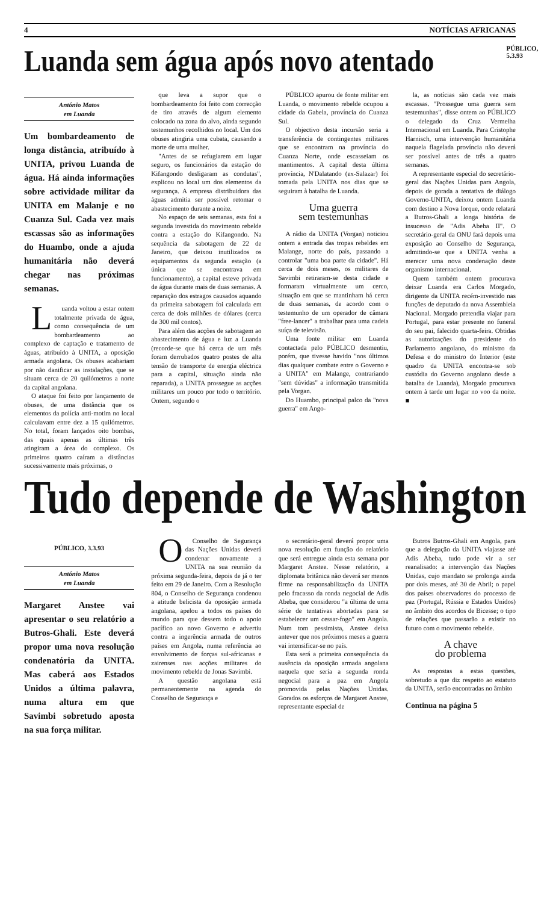4 NOTÍCIAS AFRICANAS
Luanda sem água após novo atentado
PÚBLICO, 5.3.93
António Matos
em Luanda
Um bombardeamento de longa distância, atribuído à UNITA, privou Luanda de água. Há ainda informações sobre actividade militar da UNITA em Malanje e no Cuanza Sul. Cada vez mais escassas são as informações do Huambo, onde a ajuda humanitária não deverá chegar nas próximas semanas.
Luanda voltou a estar ontem totalmente privada de água, como consequência de um bombardeamento ao complexo de captação e tratamento de águas, atribuído à UNITA, a oposição armada angolana. Os obuses acabariam por não danificar as instalações, que se situam cerca de 20 quilómetros a norte da capital angolana.
O ataque foi feito por lançamento de obuses, de uma distância que os elementos da polícia anti-motim no local calculavam entre dez a 15 quilómetros. No total, foram lançados oito bombas, das quais apenas as últimas três atingiram a área do complexo. Os primeiros quatro caíram a distâncias sucessivamente mais próximas, o
que leva a supor que o bombardeamento foi feito com correcção de tiro através de algum elemento colocado na zona do alvo, ainda segundo testemunhos recolhidos no local. Um dos obuses atingiria uma cubata, causando a morte de uma mulher.
"Antes de se refugiarem em lugar seguro, os funcionários da estação do Kifangondo desligaram as condutas", explicou no local um dos elementos da segurança. A empresa distribuidora das águas admitia ser possível retomar o abastecimento durante a noite.
No espaço de seis semanas, esta foi a segunda investida do movimento rebelde contra a estação do Kifangondo. Na sequência da sabotagem de 22 de Janeiro, que deixou inutilizados os equipamentos da segunda estação (a única que se encontrava em funcionamento), a capital esteve privada de água durante mais de duas semanas. A reparação dos estragos causados aquando da primeira sabotagem foi calculada em cerca de dois milhões de dólares (cerca de 300 mil contos).
Para além das acções de sabotagem ao abastecimento de água e luz a Luanda (recorde-se que há cerca de um mês foram derrubados quatro postes de alta tensão de transporte de energia eléctrica para a capital, situação ainda não reparada), a UNITA prossegue as acções militares um pouco por todo o território. Ontem, segundo o
PÚBLICO apurou de fonte militar em Luanda, o movimento rebelde ocupou a cidade da Gabela, província do Cuanza Sul.
O objectivo desta incursão seria a transferência de contingentes militares que se encontram na província do Cuanza Norte, onde escasseiam os mantimentos. A capital desta última província, N'Dalatando (ex-Salazar) foi tomada pela UNITA nos dias que se seguiram à batalha de Luanda.
Uma guerra
sem testemunhas
A rádio da UNITA (Vorgan) noticiou ontem a entrada das tropas rebeldes em Malange, norte do país, passando a controlar "uma boa parte da cidade". Há cerca de dois meses, os militares de Savimbi retiraram-se desta cidade e formaram virtualmente um cerco, situação em que se mantinham há cerca de duas semanas, de acordo com o testemunho de um operador de câmara "free-lancer" a trabalhar para uma cadeia suíça de televisão.
Uma fonte militar em Luanda contactada pelo PÚBLICO desmentiu, porém, que tivesse havido "nos últimos dias qualquer combate entre o Governo e a UNITA" em Malange, contrariando "sem dúvidas" a informação transmitida pela Vorgan.
Do Huambo, principal palco da "nova guerra" em Ango-
la, as notícias são cada vez mais escassas. "Prossegue uma guerra sem testemunhas", disse ontem ao PÚBLICO o delegado da Cruz Vermelha Internacional em Luanda. Para Cristophe Harnisch, uma intervenção humanitária naquela flagelada província não deverá ser possível antes de três a quatro semanas.
A representante especial do secretário-geral das Nações Unidas para Angola, depois de gorada a tentativa de diálogo Governo-UNITA, deixou ontem Luanda com destino a Nova Iorque, onde relatará a Butros-Ghali a longa história de insucesso de "Adis Abeba II". O secretário-geral da ONU fará depois uma exposição ao Conselho de Segurança, admitindo-se que a UNITA venha a merecer uma nova condenação deste organismo internacional.
Quem também ontem procurava deixar Luanda era Carlos Morgado, dirigente da UNITA recém-investido nas funções de deputado da nova Assembleia Nacional. Morgado pretendia viajar para Portugal, para estar presente no funeral do seu pai, falecido quarta-feira. Obtidas as autorizações do presidente do Parlamento angolano, do ministro da Defesa e do ministro do Interior (este quadro da UNITA encontra-se sob custódia do Governo angolano desde a batalha de Luanda), Morgado procurava ontem à tarde um lugar no voo da noite. ■
Tudo depende de Washington
PÚBLICO, 3.3.93
António Matos
em Luanda
Margaret Anstee vai apresentar o seu relatório a Butros-Ghali. Este deverá propor uma nova resolução condenatória da UNITA. Mas caberá aos Estados Unidos a última palavra, numa altura em que Savimbi sobretudo aposta na sua força militar.
O Conselho de Segurança das Nações Unidas deverá condenar novamente a UNITA na sua reunião da próxima segunda-feira, depois de já o ter feito em 29 de Janeiro. Com a Resolução 804, o Conselho de Segurança condenou a atitude belicista da oposição armada angolana, apelou a todos os países do mundo para que dessem todo o apoio pacífico ao novo Governo e advertiu contra a ingerência armada de outros países em Angola, numa referência ao envolvimento de forças sul-africanas e zairenses nas acções militares do movimento rebelde de Jonas Savimbi.
A questão angolana está permanentemente na agenda do Conselho de Segurança e
o secretário-geral deverá propor uma nova resolução em função do relatório que será entregue ainda esta semana por Margaret Anstee. Nesse relatório, a diplomata britânica não deverá ser menos firme na responsabilização da UNITA pelo fracasso da ronda negocial de Adis Abeba, que considerou "a última de uma série de tentativas abortadas para se estabelecer um cessar-fogo" em Angola. Num tom pessimista, Anstee deixa antever que nos próximos meses a guerra vai intensificar-se no país.
Esta será a primeira consequência da ausência da oposição armada angolana naquela que seria a segunda ronda negocial para a paz em Angola promovida pelas Nações Unidas. Gorados os esforços de Margaret Anstee, representante especial de
Butros Butros-Ghali em Angola, para que a delegação da UNITA viajasse até Adis Abeba, tudo pode vir a ser reanalisado: a intervenção das Nações Unidas, cujo mandato se prolonga ainda por dois meses, até 30 de Abril; o papel dos países observadores do processo de paz (Portugal, Rússia e Estados Unidos) no âmbito dos acordos de Bicesse; o tipo de relações que passarão a existir no futuro com o movimento rebelde.
A chave
do problema
As respostas a estas questões, sobretudo a que diz respeito ao estatuto da UNITA, serão encontradas no âmbito
Continua na página 5